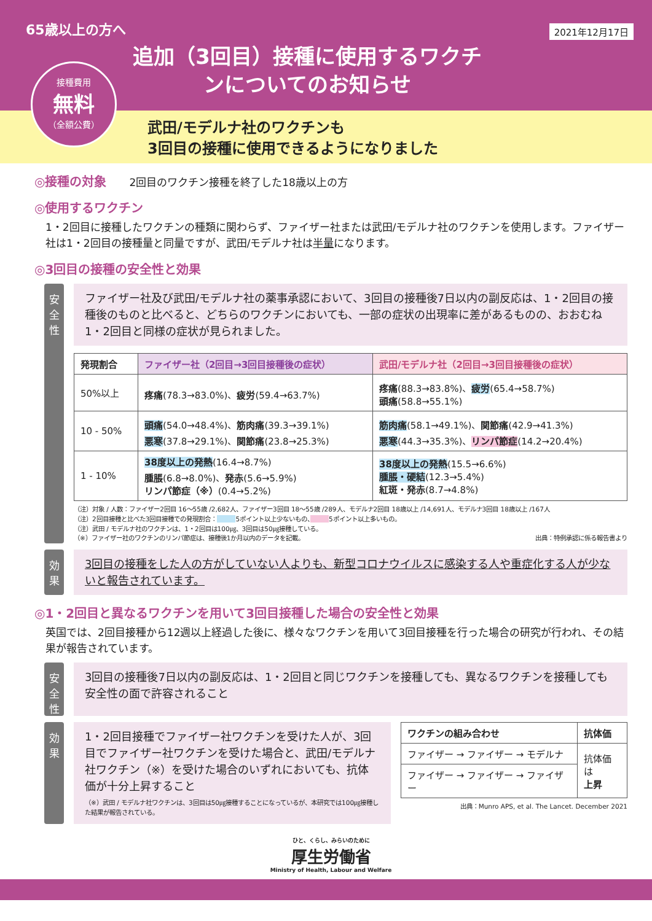65歳以上の方へ
2021年12月17日
追加（3回目）接種に使用するワクチンについてのお知らせ
接種費用
無料
（全額公費）
武田/モデルナ社のワクチンも
3回目の接種に使用できるようになりました
◎接種の対象 2回目のワクチン接種を終了した18歳以上の方
◎使用するワクチン
1・2回目に接種したワクチンの種類に関わらず、ファイザー社または武田/モデルナ社のワクチンを使用します。ファイザー社は1・2回目の接種量と同量ですが、武田/モデルナ社は半量になります。
◎3回目の接種の安全性と効果
安全性
ファイザー社及び武田/モデルナ社の薬事承認において、3回目の接種後7日以内の副反応は、1・2回目の接種後のものと比べると、どちらのワクチンにおいても、一部の症状の出現率に差があるものの、おおむね1・2回目と同様の症状が見られました。
| 発現割合 | ファイザー社（2回目→3回目接種後の症状） | 武田/モデルナ社（2回目→3回目接種後の症状） |
| --- | --- | --- |
| 50%以上 | 疼痛 (78.3→83.0%)、 疲労 (59.4→63.7%) | 疼痛 (88.3→83.8%)、 疲労 (65.4→58.7%) 頭痛 (58.8→55.1%) |
| 10 - 50% | 頭痛 (54.0→48.4%)、 筋肉痛 (39.3→39.1%) 悪寒 (37.8→29.1%)、 関節痛 (23.8→25.3%) | 筋肉痛 (58.1→49.1%)、 関節痛 (42.9→41.3%) 悪寒 (44.3→35.3%)、 リンパ節症 (14.2→20.4%) |
| 1 - 10% | 38度以上の発熱 (16.4→8.7%) 腫脹 (6.8→8.0%)、 発赤 (5.6→5.9%) リンパ節症（※） (0.4→5.2%) | 38度以上の発熱 (15.5→6.6%) 腫脹・硬結 (12.3→5.4%) 紅斑・発赤 (8.7→4.8%) |
（注）対象 / 人数：ファイザー2回目 16～55歳 /2,682人、ファイザー3回目 18～55歳 /289人、モデルナ2回目 18歳以上 /14,691人、モデルナ3回目 18歳以上 /167人
（注）2回目接種と比べた3回目接種での発現割合：　　　 5ポイント以上少ないもの、　　　 5ポイント以上多いもの。
（注）武田 / モデルナ社のワクチンは、1・2回目は100㎍、3回目は50㎍接種している。
（※）ファイザー社のワクチンのリンパ節症は、接種後1か月以内のデータを記載。 出典：特例承認に係る報告書より
効果
3回目の接種をした人の方がしていない人よりも、新型コロナウイルスに感染する人や重症化する人が少ないと報告されています。
◎1・2回目と異なるワクチンを用いて3回目接種した場合の安全性と効果
英国では、2回目接種から12週以上経過した後に、様々なワクチンを用いて3回目接種を行った場合の研究が行われ、その結果が報告されています。
安全性
3回目の接種後7日以内の副反応は、1・2回目と同じワクチンを接種しても、異なるワクチンを接種しても安全性の面で許容されること
効果
1・2回目接種でファイザー社ワクチンを受けた人が、3回目でファイザー社ワクチンを受けた場合と、武田/モデルナ社ワクチン（※）を受けた場合のいずれにおいても、抗体価が十分上昇すること
（※）武田 / モデルナ社ワクチンは、3回目は50㎍接種することになっているが、本研究では100㎍接種した結果が報告されている。
| ワクチンの組み合わせ | 抗体価 |
| --- | --- |
| ファイザー → ファイザー → モデルナ | 抗体価は 上昇 |
| ファイザー → ファイザー → ファイザー | |
出典：Munro APS, et al. The Lancet. December 2021
ひと、くらし、みらいのために
厚生労働省
Ministry of Health, Labour and Welfare